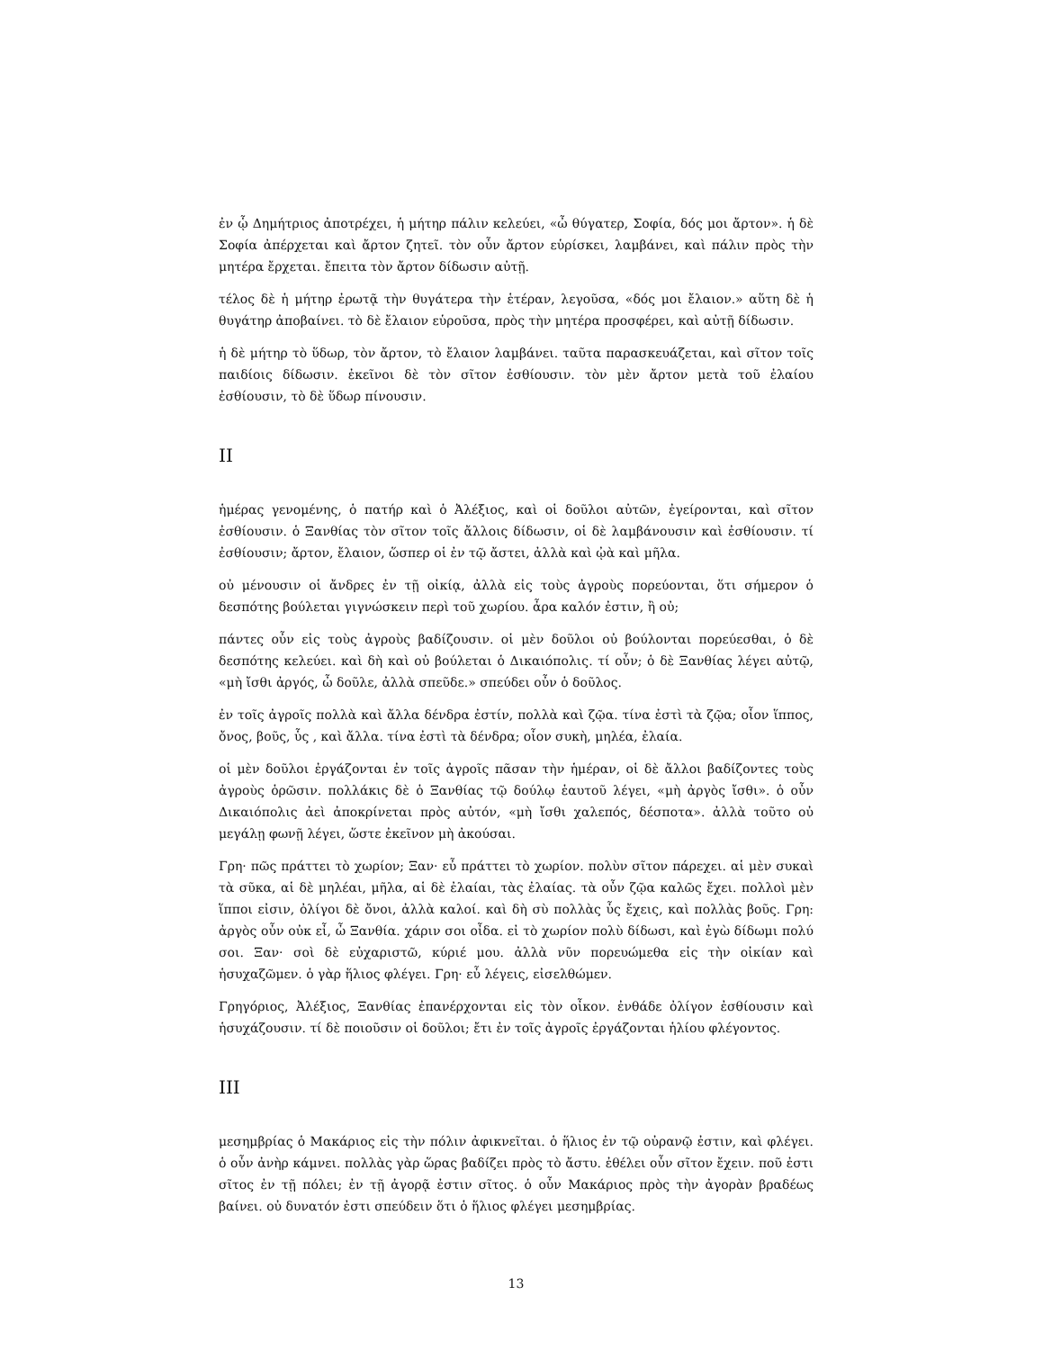ἐν ᾧ Δημήτριος ἀποτρέχει, ἡ μήτηρ πάλιν κελεύει, «ὦ θύγατερ, Σοφία, δός μοι ἄρτον». ἡ δὲ Σοφία ἀπέρχεται καὶ ἄρτον ζητεῖ. τὸν οὖν ἄρτον εὑρίσκει, λαμβάνει, καὶ πάλιν πρὸς τὴν μητέρα ἔρχεται. ἔπειτα τὸν ἄρτον δίδωσιν αὐτῇ.
τέλος δὲ ἡ μήτηρ ἐρωτᾷ τὴν θυγάτερα τὴν ἑτέραν, λεγοῦσα, «δός μοι ἔλαιον.» αὕτη δὲ ἡ θυγάτηρ ἀποβαίνει. τὸ δὲ ἔλαιον εὑροῦσα, πρὸς τὴν μητέρα προσφέρει, καὶ αὐτῇ δίδωσιν.
ἡ δὲ μήτηρ τὸ ὕδωρ, τὸν ἄρτον, τὸ ἔλαιον λαμβάνει. ταῦτα παρασκευάζεται, καὶ σῖτον τοῖς παιδίοις δίδωσιν. ἐκεῖνοι δὲ τὸν σῖτον ἐσθίουσιν. τὸν μὲν ἄρτον μετὰ τοῦ ἐλαίου ἐσθίουσιν, τὸ δὲ ὕδωρ πίνουσιν.
II
ἡμέρας γενομένης, ὁ πατήρ καὶ ὁ Ἀλέξιος, καὶ οἱ δοῦλοι αὐτῶν, ἐγείρονται, καὶ σῖτον ἐσθίουσιν. ὁ Ξανθίας τὸν σῖτον τοῖς ἄλλοις δίδωσιν, οἱ δὲ λαμβάνουσιν καὶ ἐσθίουσιν. τί ἐσθίουσιν; ἄρτον, ἔλαιον, ὥσπερ οἱ ἐν τῷ ἄστει, ἀλλὰ καὶ ᾠὰ καὶ μῆλα.
οὐ μένουσιν οἱ ἄνδρες ἐν τῇ οἰκίᾳ, ἀλλὰ εἰς τοὺς ἀγροὺς πορεύονται, ὅτι σήμερον ὁ δεσπότης βούλεται γιγνώσκειν περὶ τοῦ χωρίου. ἆρα καλόν ἐστιν, ἢ οὐ;
πάντες οὖν εἰς τοὺς ἀγροὺς βαδίζουσιν. οἱ μὲν δοῦλοι οὐ βούλονται πορεύεσθαι, ὁ δὲ δεσπότης κελεύει. καὶ δὴ καὶ οὐ βούλεται ὁ Δικαιόπολις. τί οὖν; ὁ δὲ Ξανθίας λέγει αὐτῷ, «μὴ ἴσθι ἀργός, ὦ δοῦλε, ἀλλὰ σπεῦδε.» σπεύδει οὖν ὁ δοῦλος.
ἐν τοῖς ἀγροῖς πολλὰ καὶ ἄλλα δένδρα ἐστίν, πολλὰ καὶ ζῷα. τίνα ἐστὶ τὰ ζῷα; οἷον ἵππος, ὄνος, βοῦς, ὗς , καὶ ἄλλα. τίνα ἐστὶ τὰ δένδρα; οἷον συκὴ, μηλέα, ἐλαία.
οἱ μὲν δοῦλοι ἐργάζονται ἐν τοῖς ἀγροῖς πᾶσαν τὴν ἡμέραν, οἱ δὲ ἄλλοι βαδίζοντες τοὺς ἀγροὺς ὁρῶσιν. πολλάκις δὲ ὁ Ξανθίας τῷ δούλῳ ἑαυτοῦ λέγει, «μὴ ἀργὸς ἴσθι». ὁ οὖν Δικαιόπολις ἀεὶ ἀποκρίνεται πρὸς αὐτόν, «μὴ ἴσθι χαλεπός, δέσποτα». ἀλλὰ τοῦτο οὐ μεγάλῃ φωνῇ λέγει, ὥστε ἐκεῖνον μὴ ἀκούσαι.
Γρη· πῶς πράττει τὸ χωρίον; Ξαν· εὖ πράττει τὸ χωρίον. πολὺν σῖτον πάρεχει. αἱ μὲν συκαὶ τὰ σῦκα, αἱ δὲ μηλέαι, μῆλα, αἱ δὲ ἐλαίαι, τὰς ἐλαίας. τὰ οὖν ζῷα καλῶς ἔχει. πολλοὶ μὲν ἵπποι εἰσιν, ὀλίγοι δὲ ὄνοι, ἀλλὰ καλοί. καὶ δὴ σὺ πολλὰς ὗς ἔχεις, καὶ πολλὰς βοῦς. Γρη: ἀργὸς οὖν οὐκ εἶ, ὦ Ξανθία. χάριν σοι οἶδα. εἰ τὸ χωρίον πολὺ δίδωσι, καὶ ἐγὼ δίδωμι πολύ σοι. Ξαν· σοὶ δὲ εὐχαριστῶ, κύριέ μου. ἀλλὰ νῦν πορευώμεθα εἰς τὴν οἰκίαν καὶ ἡσυχαζῶμεν. ὁ γὰρ ἥλιος φλέγει. Γρη· εὖ λέγεις, εἰσελθώμεν.
Γρηγόριος, Ἀλέξιος, Ξανθίας ἐπανέρχονται εἰς τὸν οἶκον. ἐνθάδε ὀλίγον ἐσθίουσιν καὶ ἡσυχάζουσιν. τί δὲ ποιοῦσιν οἱ δοῦλοι; ἔτι ἐν τοῖς ἀγροῖς ἐργάζονται ἡλίου φλέγοντος.
III
μεσημβρίας ὁ Μακάριος εἰς τὴν πόλιν ἀφικνεῖται. ὁ ἥλιος ἐν τῷ οὐρανῷ ἐστιν, καὶ φλέγει. ὁ οὖν ἀνὴρ κάμνει. πολλὰς γὰρ ὥρας βαδίζει πρὸς τὸ ἄστυ. ἐθέλει οὖν σῖτον ἔχειν. ποῦ ἐστι σῖτος ἐν τῇ πόλει; ἐν τῇ ἀγορᾷ ἐστιν σῖτος. ὁ οὖν Μακάριος πρὸς τὴν ἀγορὰν βραδέως βαίνει. οὐ δυνατόν ἐστι σπεύδειν ὅτι ὁ ἥλιος φλέγει μεσημβρίας.
13